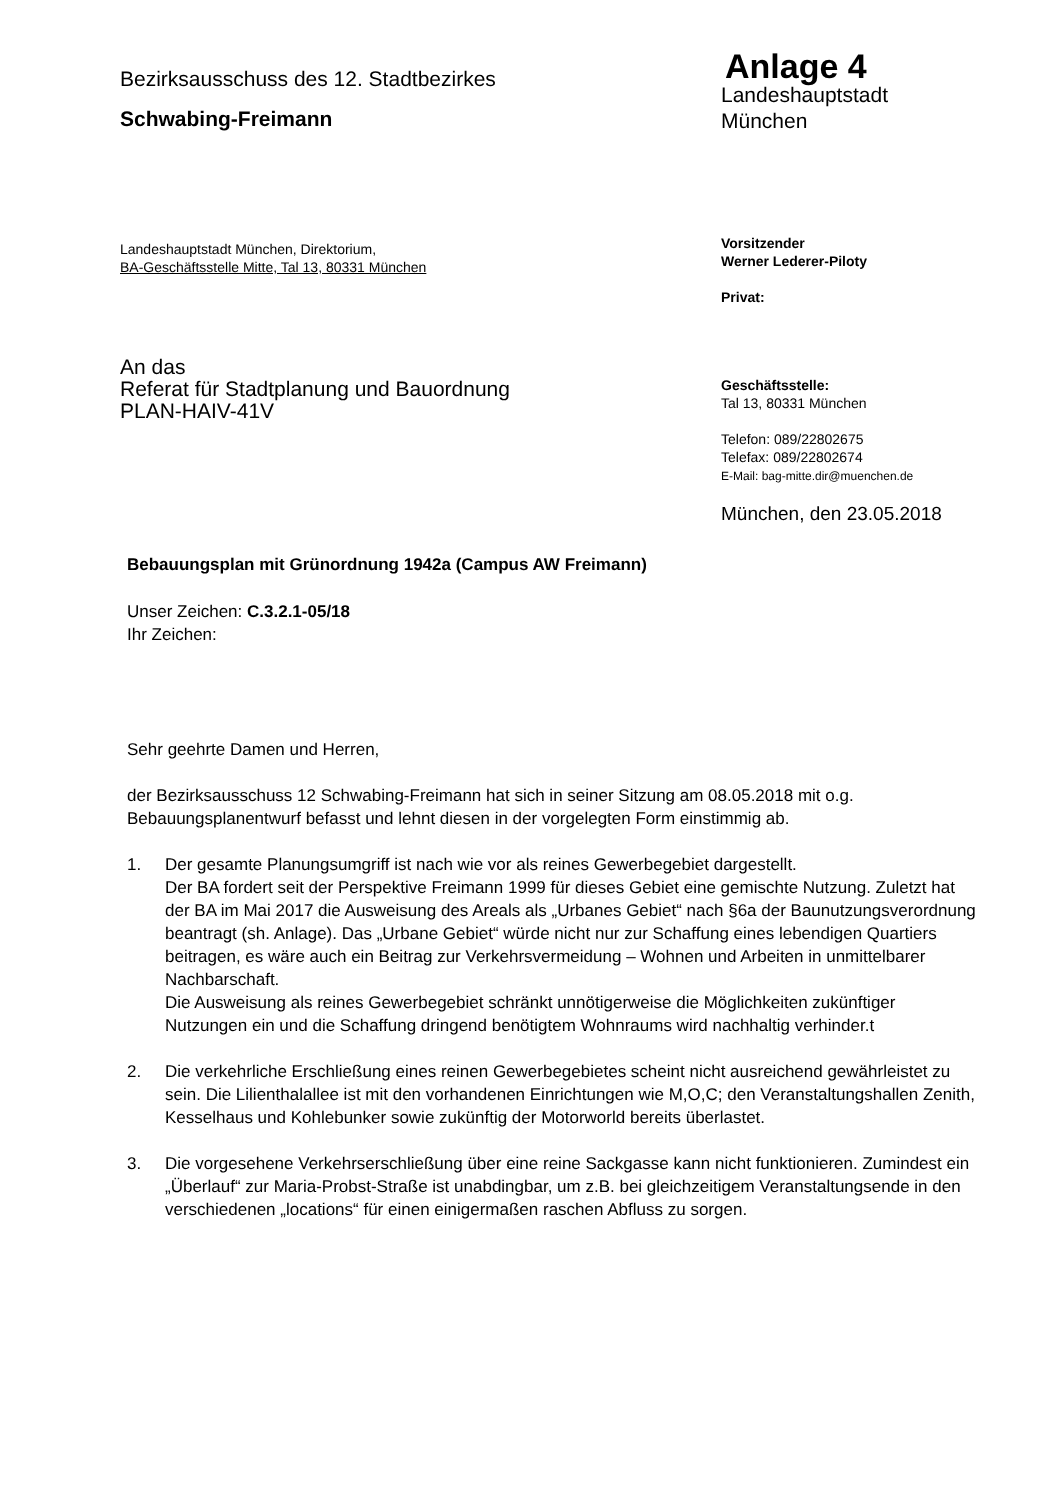Bezirksausschuss des 12. Stadtbezirkes
Schwabing-Freimann
Landeshauptstadt München, Direktorium,
BA-Geschäftsstelle Mitte, Tal 13, 80331 München
An das
Referat für Stadtplanung und Bauordnung
PLAN-HAIV-41V
Anlage 4
Landeshauptstadt
München
Vorsitzender
Werner Lederer-Piloty
Privat:
Geschäftsstelle:
Tal 13, 80331 München
Telefon: 089/22802675
Telefax: 089/22802674
E-Mail: bag-mitte.dir@muenchen.de
München, den 23.05.2018
Bebauungsplan mit Grünordnung 1942a (Campus AW Freimann)
Unser Zeichen: C.3.2.1-05/18
Ihr Zeichen:
Sehr geehrte Damen und Herren,
der Bezirksausschuss 12 Schwabing-Freimann hat sich in seiner Sitzung am 08.05.2018 mit o.g. Bebauungsplanentwurf befasst und lehnt diesen in der vorgelegten Form einstimmig ab.
1. Der gesamte Planungsumgriff ist nach wie vor als reines Gewerbegebiet dargestellt.
Der BA fordert seit der Perspektive Freimann 1999 für dieses Gebiet eine gemischte Nutzung. Zuletzt hat der BA im Mai 2017 die Ausweisung des Areals als „Urbanes Gebiet“ nach §6a der Baunutzungsverordnung beantragt (sh. Anlage). Das „Urbane Gebiet“ würde nicht nur zur Schaffung eines lebendigen Quartiers beitragen, es wäre auch ein Beitrag zur Verkehrsvermeidung – Wohnen und Arbeiten in unmittelbarer Nachbarschaft.
Die Ausweisung als reines Gewerbegebiet schränkt unnötigerweise die Möglichkeiten zukünftiger Nutzungen ein und die Schaffung dringend benötigtem Wohnraums wird nachhaltig verhinder.t
2. Die verkehrliche Erschließung eines reinen Gewerbegebietes scheint nicht ausreichend gewährleistet zu sein. Die Lilienthalallee ist mit den vorhandenen Einrichtungen wie M,O,C; den Veranstaltungshallen Zenith, Kesselhaus und Kohlebunker sowie zukünftig der Motorworld bereits überlastet.
3. Die vorgesehene Verkehrserschließung über eine reine Sackgasse kann nicht funktionieren. Zumindest ein „Überlauf“ zur Maria-Probst-Straße ist unabdingbar, um z.B. bei gleichzeitigem Veranstaltungsende in den verschiedenen „locations“ für einen einigermaßen raschen Abfluss zu sorgen.